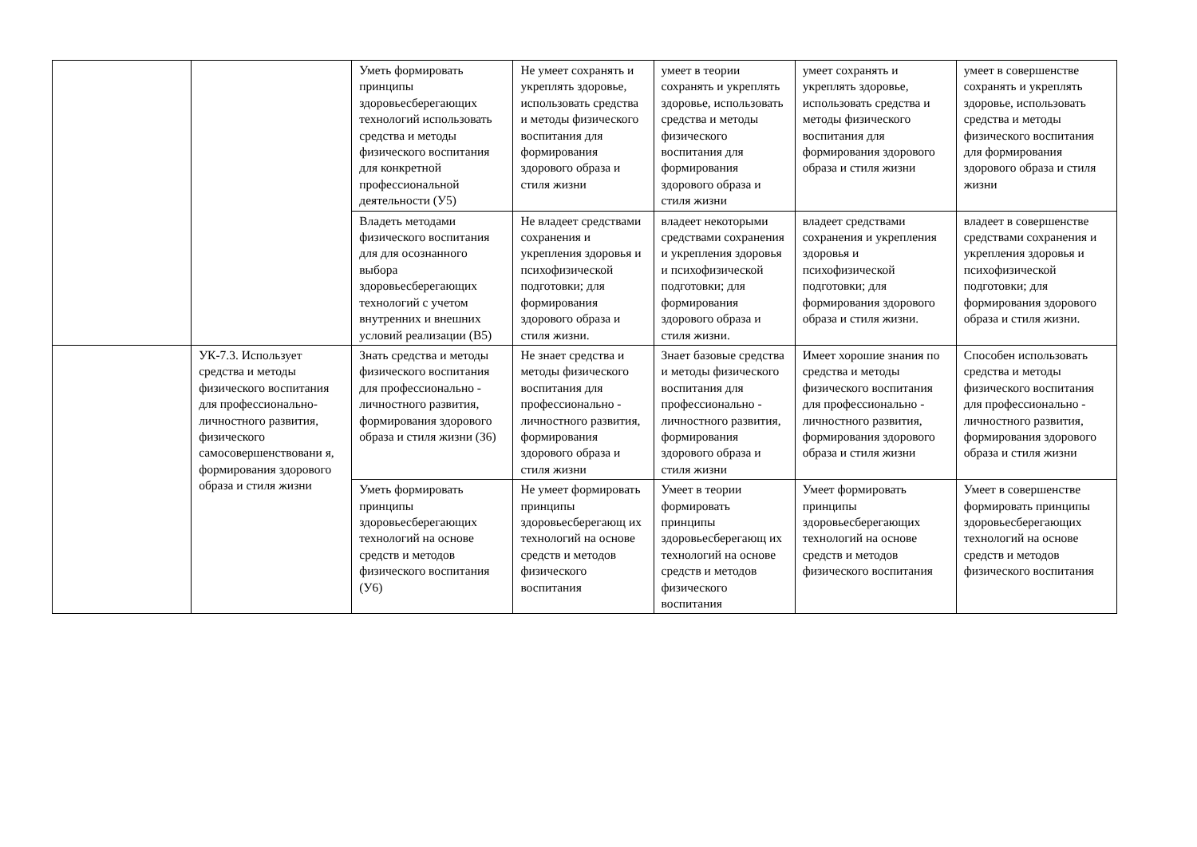| | | Уметь формировать принципы здоровьесберегающих технологий использовать средства и методы физического воспитания для конкретной профессиональной деятельности (У5) | Не умеет сохранять и укреплять здоровье, использовать средства и методы физического воспитания для формирования здорового образа и стиля жизни | умеет в теории сохранять и укреплять здоровье, использовать средства и методы физического воспитания для формирования здорового образа и стиля жизни | умеет сохранять и укреплять здоровье, использовать средства и методы физического воспитания для формирования здорового образа и стиля жизни | умеет в совершенстве сохранять и укреплять здоровье, использовать средства и методы физического воспитания для формирования здорового образа и стиля жизни |
| | | Владеть методами физического воспитания для для осознанного выбора здоровьесберегающих технологий с учетом внутренних и внешних условий реализации (В5) | Не владеет средствами сохранения и укрепления здоровья и психофизической подготовки; для формирования здорового образа и стиля жизни. | владеет некоторыми средствами сохранения и укрепления здоровья и психофизической подготовки; для формирования здорового образа и стиля жизни. | владеет средствами сохранения и укрепления здоровья и психофизической подготовки; для формирования здорового образа и стиля жизни. | владеет в совершенстве средствами сохранения и укрепления здоровья и психофизической подготовки; для формирования здорового образа и стиля жизни. |
| | УК-7.3. Использует средства и методы физического воспитания для профессионально-личностного развития, физического самосовершенствовани я, формирования здорового образа и стиля жизни | Знать средства и методы физического воспитания для профессионально - личностного развития, формирования здорового образа и стиля жизни (З6) | Не знает средства и методы физического воспитания для профессионально - личностного развития, формирования здорового образа и стиля жизни | Знает базовые средства и методы физического воспитания для профессионально - личностного развития, формирования здорового образа и стиля жизни | Имеет хорошие знания по средства и методы физического воспитания для профессионально - личностного развития, формирования здорового образа и стиля жизни | Способен использовать средства и методы физического воспитания для профессионально - личностного развития, формирования здорового образа и стиля жизни |
| | | Уметь формировать принципы здоровьесберегающих технологий на основе средств и методов физического воспитания (У6) | Не умеет формировать принципы здоровьесберегающ их технологий на основе средств и методов физического воспитания | Умеет в теории формировать принципы здоровьесберегающ их технологий на основе средств и методов физического воспитания | Умеет формировать принципы здоровьесберегающих технологий на основе средств и методов физического воспитания | Умеет в совершенстве формировать принципы здоровьесберегающих технологий на основе средств и методов физического воспитания |